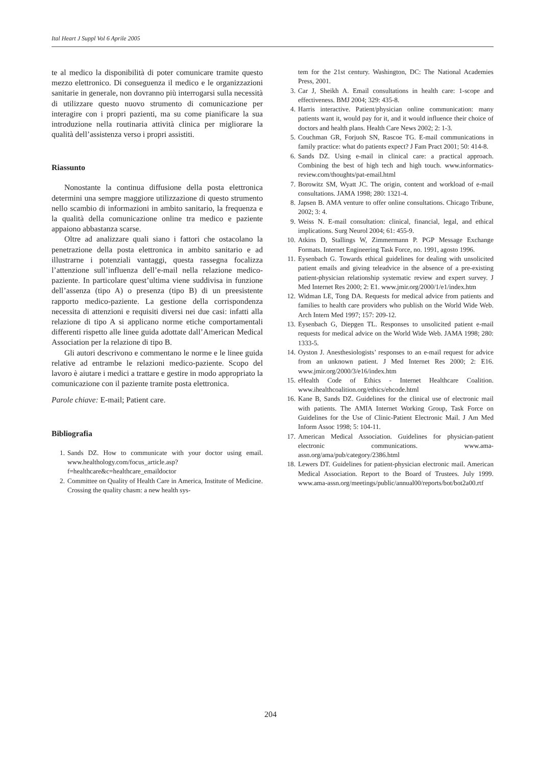Ital Heart J Suppl Vol 6 Aprile 2005
te al medico la disponibilità di poter comunicare tramite questo mezzo elettronico. Di conseguenza il medico e le organizzazioni sanitarie in generale, non dovranno più interrogarsi sulla necessità di utilizzare questo nuovo strumento di comunicazione per interagire con i propri pazienti, ma su come pianificare la sua introduzione nella routinaria attività clinica per migliorare la qualità dell’assistenza verso i propri assistiti.
Riassunto
Nonostante la continua diffusione della posta elettronica determini una sempre maggiore utilizzazione di questo strumento nello scambio di informazioni in ambito sanitario, la frequenza e la qualità della comunicazione online tra medico e paziente appaiono abbastanza scarse.
Oltre ad analizzare quali siano i fattori che ostacolano la penetrazione della posta elettronica in ambito sanitario e ad illustrarne i potenziali vantaggi, questa rassegna focalizza l’attenzione sull’influenza dell’e-mail nella relazione medico-paziente. In particolare quest’ultima viene suddivisa in funzione dell’assenza (tipo A) o presenza (tipo B) di un preesistente rapporto medico-paziente. La gestione della corrispondenza necessita di attenzioni e requisiti diversi nei due casi: infatti alla relazione di tipo A si applicano norme etiche comportamentali differenti rispetto alle linee guida adottate dall’American Medical Association per la relazione di tipo B.
Gli autori descrivono e commentano le norme e le linee guida relative ad entrambe le relazioni medico-paziente. Scopo del lavoro è aiutare i medici a trattare e gestire in modo appropriato la comunicazione con il paziente tramite posta elettronica.
Parole chiave: E-mail; Patient care.
Bibliografia
1. Sands DZ. How to communicate with your doctor using email. www.healthology.com/focus_article.asp?f=healthcare&c=healthcare_emaildoctor
2. Committee on Quality of Health Care in America, Institute of Medicine. Crossing the quality chasm: a new health sys-
tem for the 21st century. Washington, DC: The National Academies Press, 2001.
3. Car J, Sheikh A. Email consultations in health care: 1-scope and effectiveness. BMJ 2004; 329: 435-8.
4. Harris interactive. Patient/physician online communication: many patients want it, would pay for it, and it would influence their choice of doctors and health plans. Health Care News 2002; 2: 1-3.
5. Couchman GR, Forjuoh SN, Rascoe TG. E-mail communications in family practice: what do patients expect? J Fam Pract 2001; 50: 414-8.
6. Sands DZ. Using e-mail in clinical care: a practical approach. Combining the best of high tech and high touch. www.informatics-review.com/thoughts/pat-email.html
7. Borowitz SM, Wyatt JC. The origin, content and workload of e-mail consultations. JAMA 1998; 280: 1321-4.
8. Japsen B. AMA venture to offer online consultations. Chicago Tribune, 2002; 3: 4.
9. Weiss N. E-mail consultation: clinical, financial, legal, and ethical implications. Surg Neurol 2004; 61: 455-9.
10. Atkins D, Stallings W, Zimmermann P. PGP Message Exchange Formats. Internet Engineering Task Force, no. 1991, agosto 1996.
11. Eysenbach G. Towards ethical guidelines for dealing with unsolicited patient emails and giving teleadvice in the absence of a pre-existing patient-physician relationship systematic review and expert survey. J Med Internet Res 2000; 2: E1. www.jmir.org/2000/1/e1/index.htm
12. Widman LE, Tong DA. Requests for medical advice from patients and families to health care providers who publish on the World Wide Web. Arch Intern Med 1997; 157: 209-12.
13. Eysenbach G, Diepgen TL. Responses to unsolicited patient e-mail requests for medical advice on the World Wide Web. JAMA 1998; 280: 1333-5.
14. Oyston J. Anesthesiologists’ responses to an e-mail request for advice from an unknown patient. J Med Internet Res 2000; 2: E16. www.jmir.org/2000/3/e16/index.htm
15. eHealth Code of Ethics - Internet Healthcare Coalition. www.ihealthcoalition.org/ethics/ehcode.html
16. Kane B, Sands DZ. Guidelines for the clinical use of electronic mail with patients. The AMIA Internet Working Group, Task Force on Guidelines for the Use of Clinic-Patient Electronic Mail. J Am Med Inform Assoc 1998; 5: 104-11.
17. American Medical Association. Guidelines for physician-patient electronic communications. www.ama-assn.org/ama/pub/category/2386.html
18. Lewers DT. Guidelines for patient-physician electronic mail. American Medical Association. Report to the Board of Trustees. July 1999. www.ama-assn.org/meetings/public/annual00/reports/bot/bot2a00.rtf
204